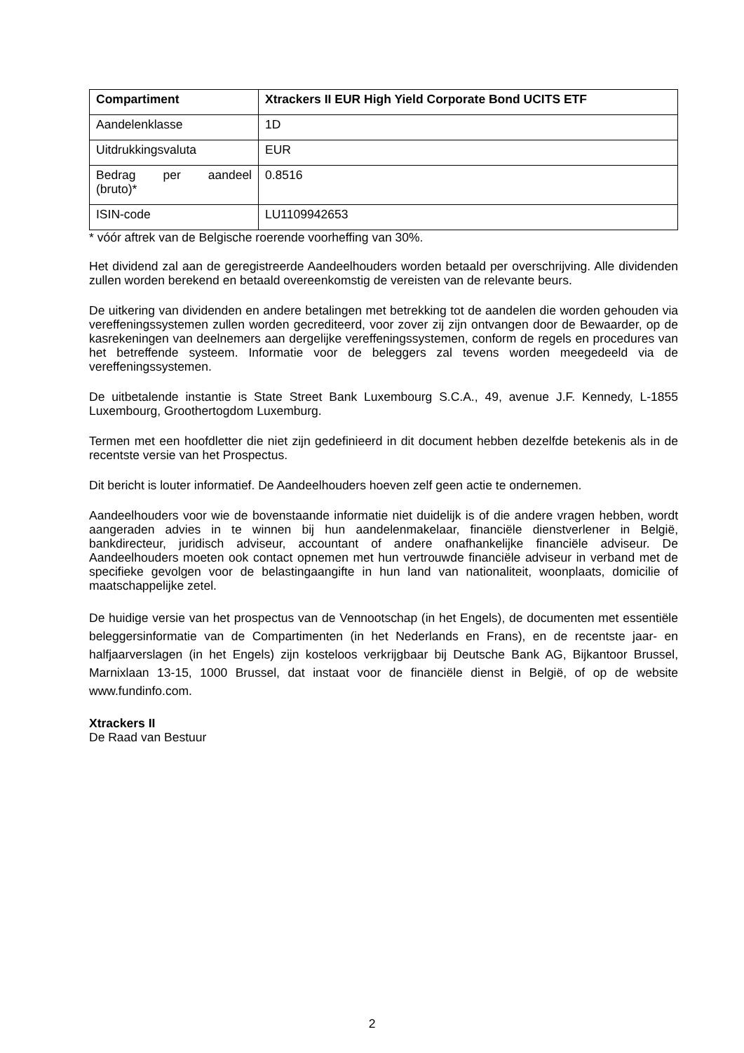| Compartiment | Xtrackers II EUR High Yield Corporate Bond UCITS ETF |
| --- | --- |
| Aandelenklasse | 1D |
| Uitdrukkingsvaluta | EUR |
| Bedrag per aandeel (bruto)* | 0.8516 |
| ISIN-code | LU1109942653 |
* vóór aftrek van de Belgische roerende voorheffing van 30%.
Het dividend zal aan de geregistreerde Aandeelhouders worden betaald per overschrijving. Alle dividenden zullen worden berekend en betaald overeenkomstig de vereisten van de relevante beurs.
De uitkering van dividenden en andere betalingen met betrekking tot de aandelen die worden gehouden via vereffeningssystemen zullen worden gecrediteerd, voor zover zij zijn ontvangen door de Bewaarder, op de kasrekeningen van deelnemers aan dergelijke vereffeningssystemen, conform de regels en procedures van het betreffende systeem. Informatie voor de beleggers zal tevens worden meegedeeld via de vereffeningssystemen.
De uitbetalende instantie is State Street Bank Luxembourg S.C.A., 49, avenue J.F. Kennedy, L-1855 Luxembourg, Groothertogdom Luxemburg.
Termen met een hoofdletter die niet zijn gedefinieerd in dit document hebben dezelfde betekenis als in de recentste versie van het Prospectus.
Dit bericht is louter informatief. De Aandeelhouders hoeven zelf geen actie te ondernemen.
Aandeelhouders voor wie de bovenstaande informatie niet duidelijk is of die andere vragen hebben, wordt aangeraden advies in te winnen bij hun aandelenmakelaar, financiële dienstverlener in België, bankdirecteur, juridisch adviseur, accountant of andere onafhankelijke financiële adviseur. De Aandeelhouders moeten ook contact opnemen met hun vertrouwde financiële adviseur in verband met de specifieke gevolgen voor de belastingaangifte in hun land van nationaliteit, woonplaats, domicilie of maatschappelijke zetel.
De huidige versie van het prospectus van de Vennootschap (in het Engels), de documenten met essentiële beleggersinformatie van de Compartimenten (in het Nederlands en Frans), en de recentste jaar- en halfjaarverslagen (in het Engels) zijn kosteloos verkrijgbaar bij Deutsche Bank AG, Bijkantoor Brussel, Marnixlaan 13-15, 1000 Brussel, dat instaat voor de financiële dienst in België, of op de website www.fundinfo.com.
Xtrackers II
De Raad van Bestuur
2